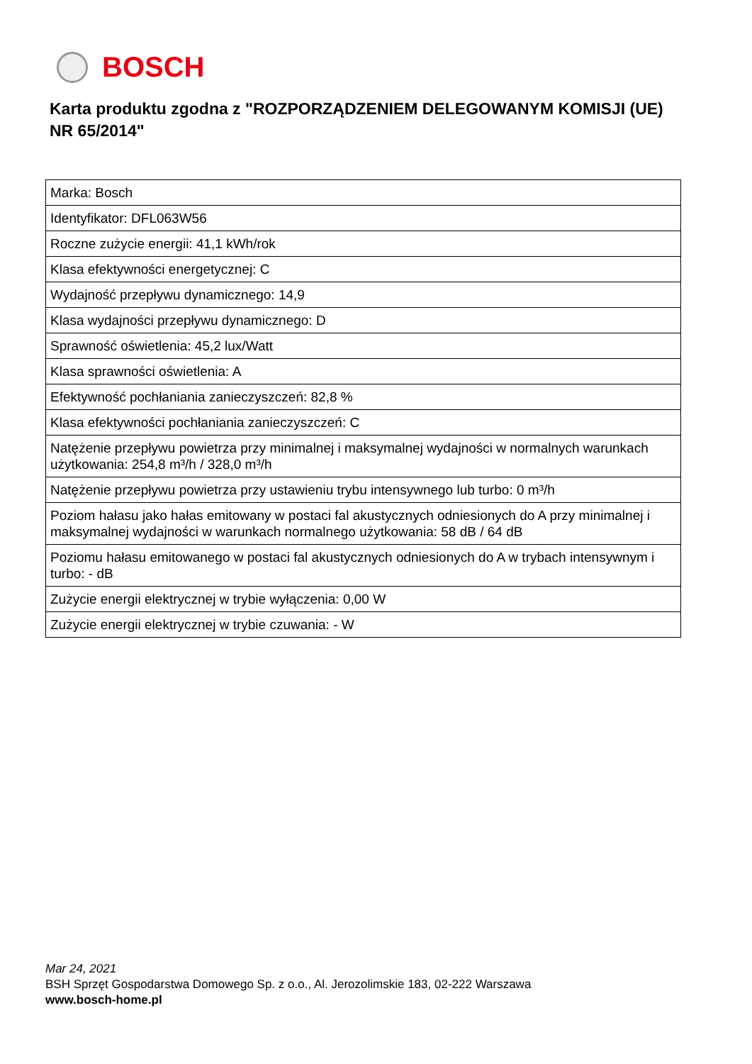BOSCH
Karta produktu zgodna z "ROZPORZĄDZENIEM DELEGOWANYM KOMISJI (UE) NR 65/2014"
| Marka: Bosch |
| Identyfikator: DFL063W56 |
| Roczne zużycie energii: 41,1 kWh/rok |
| Klasa efektywności energetycznej: C |
| Wydajność przepływu dynamicznego: 14,9 |
| Klasa wydajności przepływu dynamicznego: D |
| Sprawność oświetlenia: 45,2 lux/Watt |
| Klasa sprawności oświetlenia: A |
| Efektywność pochłaniania zanieczyszczeń: 82,8 % |
| Klasa efektywności pochłaniania zanieczyszczeń: C |
| Natężenie przepływu powietrza przy minimalnej i maksymalnej wydajności w normalnych warunkach użytkowania: 254,8 m³/h / 328,0 m³/h |
| Natężenie przepływu powietrza przy ustawieniu trybu intensywnego lub turbo: 0 m³/h |
| Poziom hałasu jako hałas emitowany w postaci fal akustycznych odniesionych do A przy minimalnej i maksymalnej wydajności w warunkach normalnego użytkowania: 58 dB / 64 dB |
| Poziomu hałasu emitowanego w postaci fal akustycznych odniesionych do A w trybach intensywnym i turbo: - dB |
| Zużycie energii elektrycznej w trybie wyłączenia: 0,00 W |
| Zużycie energii elektrycznej w trybie czuwania: - W |
Mar 24, 2021
BSH Sprzęt Gospodarstwa Domowego Sp. z o.o., Al. Jerozolimskie 183, 02-222 Warszawa
www.bosch-home.pl